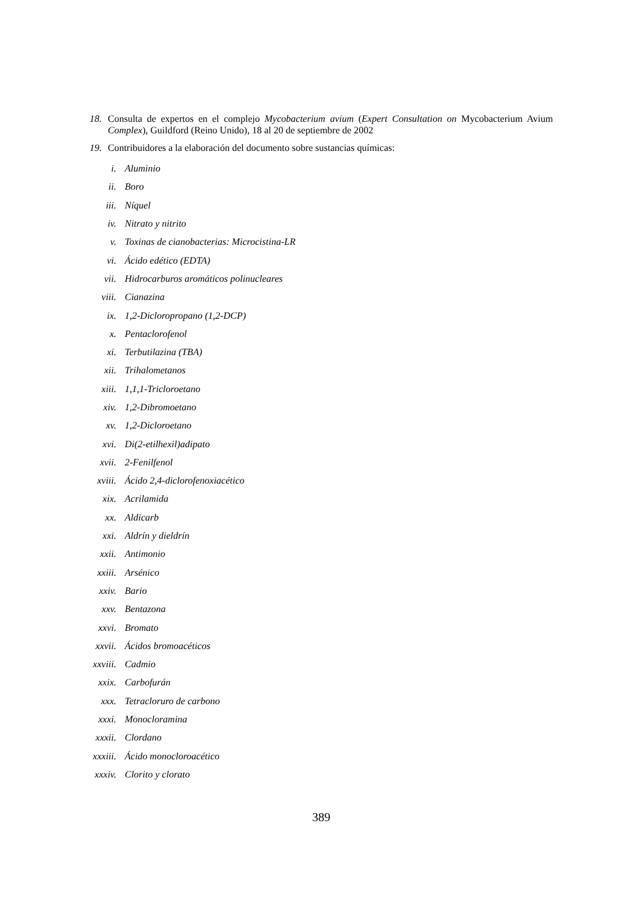18. Consulta de expertos en el complejo Mycobacterium avium (Expert Consultation on Mycobacterium Avium Complex), Guildford (Reino Unido), 18 al 20 de septiembre de 2002
19. Contribuidores a la elaboración del documento sobre sustancias químicas:
i. Aluminio
ii. Boro
iii. Níquel
iv. Nitrato y nitrito
v. Toxinas de cianobacterias: Microcistina-LR
vi. Ácido edético (EDTA)
vii. Hidrocarburos aromáticos polinucleares
viii. Cianazina
ix. 1,2-Dicloropropano (1,2-DCP)
x. Pentaclorofenol
xi. Terbutilazina (TBA)
xii. Trihalometanos
xiii. 1,1,1-Tricloroetano
xiv. 1,2-Dibromoetano
xv. 1,2-Dicloroetano
xvi. Di(2-etilhexil)adipato
xvii. 2-Fenilfenol
xviii. Ácido 2,4-diclorofenoxiacético
xix. Acrilamida
xx. Aldicarb
xxi. Aldrín y dieldrín
xxii. Antimonio
xxiii. Arsénico
xxiv. Bario
xxv. Bentazona
xxvi. Bromato
xxvii. Ácidos bromoacéticos
xxviii. Cadmio
xxix. Carbofurán
xxx. Tetracloruro de carbono
xxxi. Monocloramina
xxxii. Clordano
xxxiii. Ácido monocloroacético
xxxiv. Clorito y clorato
389